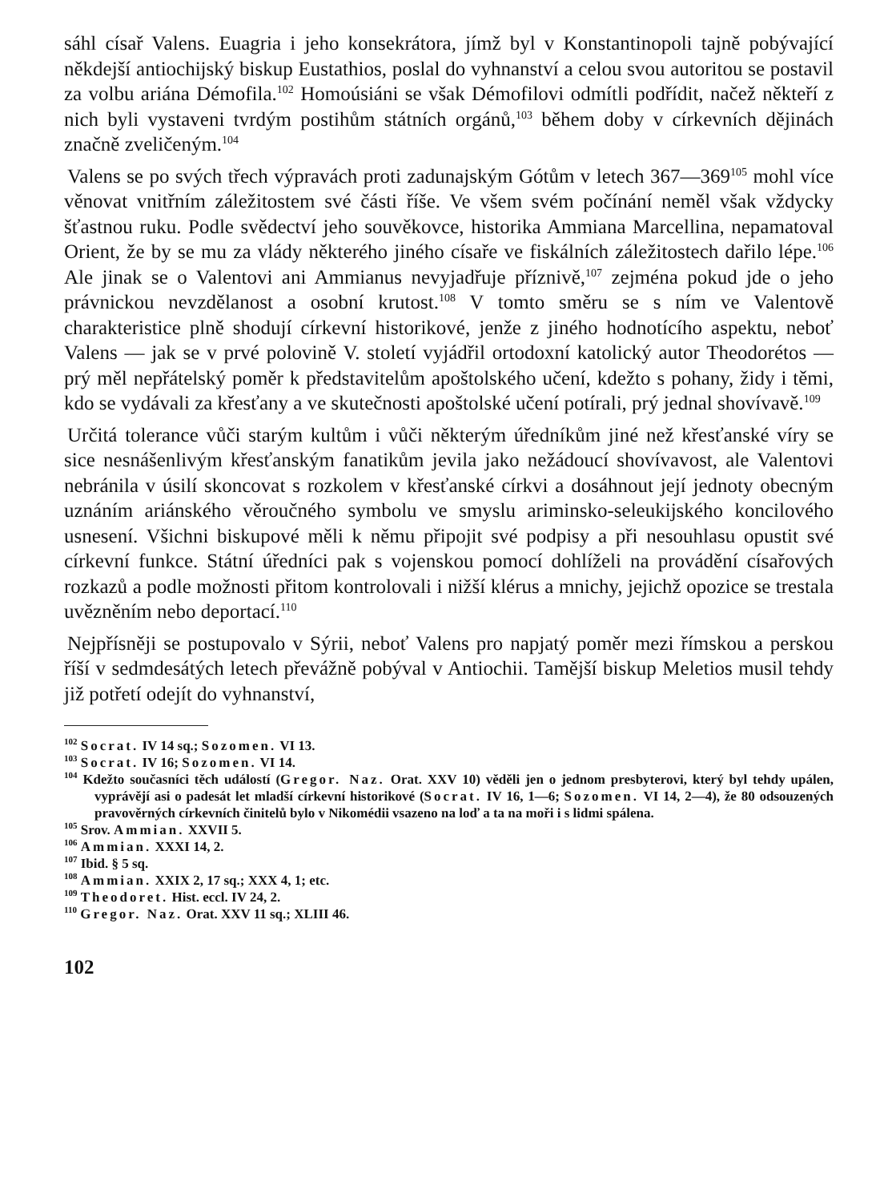sáhl císař Valens. Euagria i jeho konsekrátora, jímž byl v Konstantinopoli tajně pobývající někdejší antiochijský biskup Eustathios, poslal do vyhnanství a celou svou autoritou se postavil za volbu ariána Démofila.<sup>102</sup> Homoúsiáni se však Démofilovi odmítli podřídit, načež někteří z nich byli vystaveni tvrdým postihům státních orgánů,<sup>103</sup> během doby v církevních dějinách značně zveličeným.<sup>104</sup>
Valens se po svých třech výpravách proti zadunajským Gótům v letech 367—369<sup>105</sup> mohl více věnovat vnitřním záležitostem své části říše. Ve všem svém počínání neměl však vždycky šťastnou ruku. Podle svědectví jeho souvěkovce, historika Ammiana Marcellina, nepamatoval Orient, že by se mu za vlády některého jiného císaře ve fiskálních záležitostech dařilo lépe.<sup>106</sup> Ale jinak se o Valentovi ani Ammianus nevyjadřuje příznivě,<sup>107</sup> zejména pokud jde o jeho právnickou nevzdělanost a osobní krutost.<sup>108</sup> V tomto směru se s ním ve Valentově charakteristice plně shodují církevní historikové, jenže z jiného hodnotícího aspektu, neboť Valens — jak se v prvé polovině V. století vyjádřil ortodoxní katolický autor Theodorétos — prý měl nepřátelský poměr k představitelům apoštolského učení, kdežto s pohany, židy i těmi, kdo se vydávali za křesťany a ve skutečnosti apoštolské učení potírali, prý jednal shovívavě.<sup>109</sup>
Určitá tolerance vůči starým kultům i vůči některým úředníkům jiné než křesťanské víry se sice nesnášenlivým křesťanským fanatikům jevila jako nežádoucí shovívavost, ale Valentovi nebránila v úsilí skoncovat s rozkolem v křesťanské církvi a dosáhnout její jednoty obecným uznáním ariánského věroučného symbolu ve smyslu ariminsko-seleukijského koncilového usnesení. Všichni biskupové měli k němu připojit své podpisy a při nesouhlasu opustit své církevní funkce. Státní úředníci pak s vojenskou pomocí dohlíželi na provádění císařových rozkazů a podle možnosti přitom kontrolovali i nižší klérus a mnichy, jejichž opozice se trestala uvězněním nebo deportací.<sup>110</sup>
Nejpřísněji se postupovalo v Sýrii, neboť Valens pro napjatý poměr mezi římskou a perskou říší v sedmdesátých letech převážně pobýval v Antiochii. Tamější biskup Meletios musil tehdy již potřetí odejít do vyhnanství,
<sup>102</sup> Socrat. IV 14 sq.; Sozomen. VI 13.
<sup>103</sup> Socrat. IV 16; Sozomen. VI 14.
<sup>104</sup> Kdežto současníci těch událostí (Gregor. Naz. Orat. XXV 10) věděli jen o jednom presbyterovi, který byl tehdy upálen, vyprávějí asi o padesát let mladší církevní historikové (Socrat. IV 16, 1—6; Sozomen. VI 14, 2—4), že 80 odsouzených pravověrných církevních činitelů bylo v Nikomédii vsazeno na loď a ta na moři i s lidmi spálena.
<sup>105</sup> Srov. Ammian. XXVII 5.
<sup>106</sup> Ammian. XXXI 14, 2.
<sup>107</sup> Ibid. § 5 sq.
<sup>108</sup> Ammian. XXIX 2, 17 sq.; XXX 4, 1; etc.
<sup>109</sup> Theodoret. Hist. eccl. IV 24, 2.
<sup>110</sup> Gregor. Naz. Orat. XXV 11 sq.; XLIII 46.
102